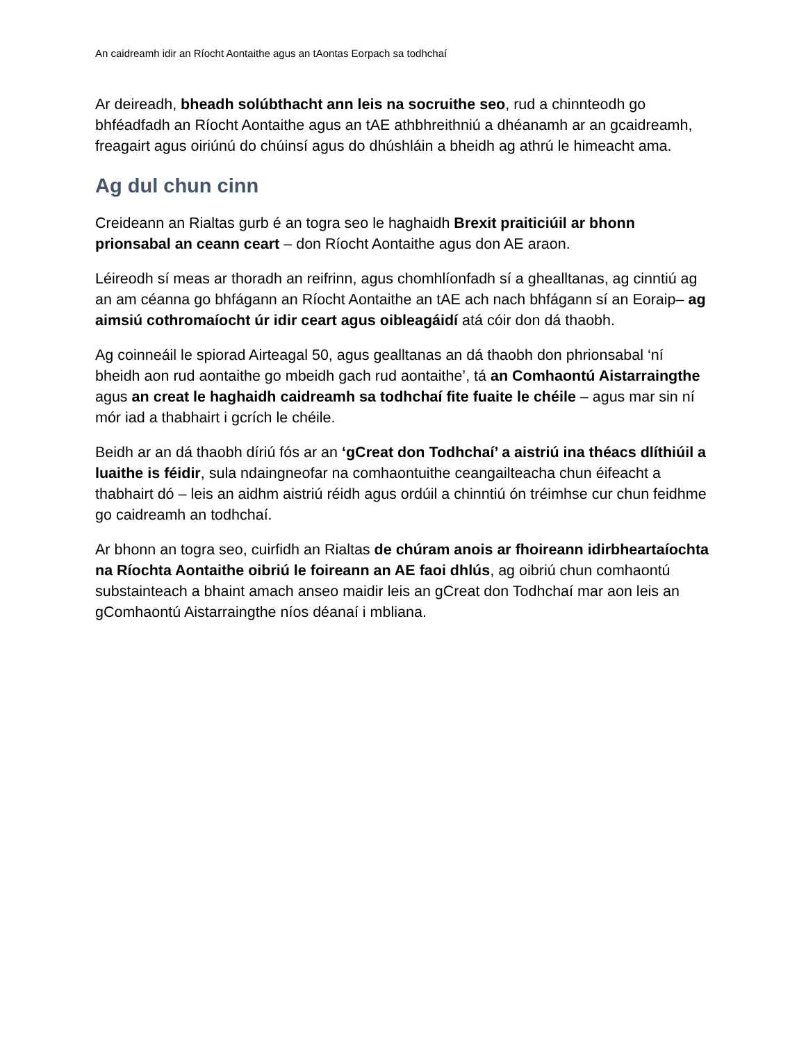An caidreamh idir an Ríocht Aontaithe agus an tAontas Eorpach sa todhchaí
Ar deireadh, bheadh solúbthacht ann leis na socruithe seo, rud a chinnteodh go bhféadfadh an Ríocht Aontaithe agus an tAE athbhreithniú a dhéanamh ar an gcaidreamh, freagairt agus oiriúnú do chúinsí agus do dhúshláin a bheidh ag athrú le himeacht ama.
Ag dul chun cinn
Creideann an Rialtas gurb é an togra seo le haghaidh Brexit praiticiúil ar bhonn prionsabal an ceann ceart – don Ríocht Aontaithe agus don AE araon.
Léireodh sí meas ar thoradh an reifrinn, agus chomhlíonfadh sí a ghealltanas, ag cinntiú ag an am céanna go bhfágann an Ríocht Aontaithe an tAE ach nach bhfágann sí an Eoraip– ag aimsiú cothromaíocht úr idir ceart agus oibleagáidí atá cóir don dá thaobh.
Ag coinneáil le spiorad Airteagal 50, agus gealltanas an dá thaobh don phrionsabal ‘ní bheidh aon rud aontaithe go mbeidh gach rud aontaithe’, tá an Comhaontú Aistarraingthe agus an creat le haghaidh caidreamh sa todhchaí fite fuaite le chéile – agus mar sin ní mór iad a thabhairt i gcrích le chéile.
Beidh ar an dá thaobh díriú fós ar an ‘gCreat don Todhchaí’ a aistriú ina théacs dlíthiúil a luaithe is féidir, sula ndaingneofar na comhaontuithe ceangailteacha chun éifeacht a thabhairt dó – leis an aidhm aistriú réidh agus ordúil a chinntiú ón tréimhse cur chun feidhme go caidreamh an todhchaí.
Ar bhonn an togra seo, cuirfidh an Rialtas de chúram anois ar fhoireann idirbheartaíochta na Ríochta Aontaithe oibriú le foireann an AE faoi dhlús, ag oibriú chun comhaontú substainteach a bhaint amach anseo maidir leis an gCreat don Todhchaí mar aon leis an gComhaontú Aistarraingthe níos déanaí i mbliana.